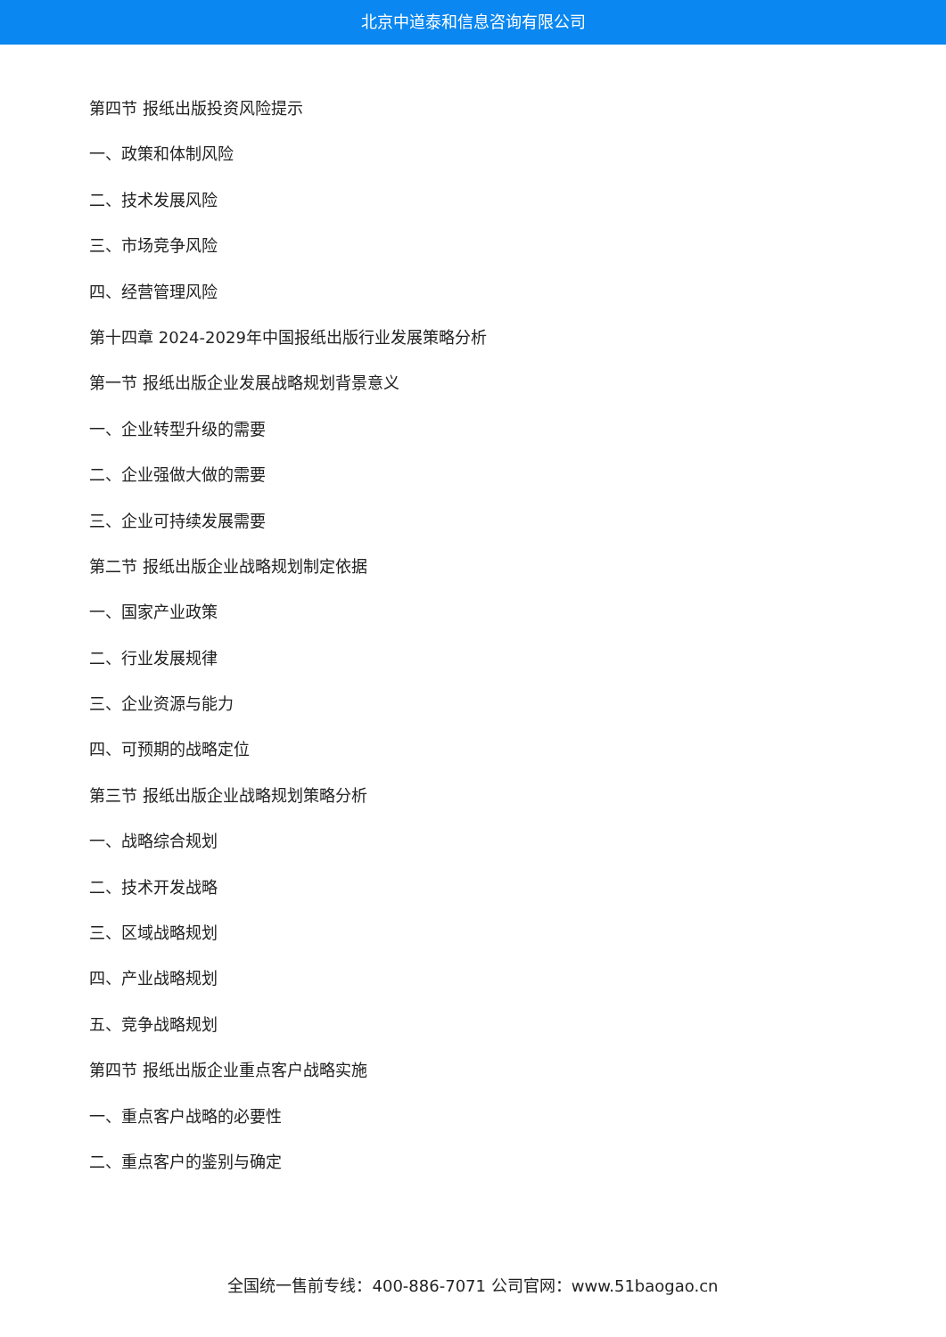北京中道泰和信息咨询有限公司
第四节 报纸出版投资风险提示
一、政策和体制风险
二、技术发展风险
三、市场竞争风险
四、经营管理风险
第十四章 2024-2029年中国报纸出版行业发展策略分析
第一节 报纸出版企业发展战略规划背景意义
一、企业转型升级的需要
二、企业强做大做的需要
三、企业可持续发展需要
第二节 报纸出版企业战略规划制定依据
一、国家产业政策
二、行业发展规律
三、企业资源与能力
四、可预期的战略定位
第三节 报纸出版企业战略规划策略分析
一、战略综合规划
二、技术开发战略
三、区域战略规划
四、产业战略规划
五、竞争战略规划
第四节 报纸出版企业重点客户战略实施
一、重点客户战略的必要性
二、重点客户的鉴别与确定
全国统一售前专线：400-886-7071 公司官网：www.51baogao.cn